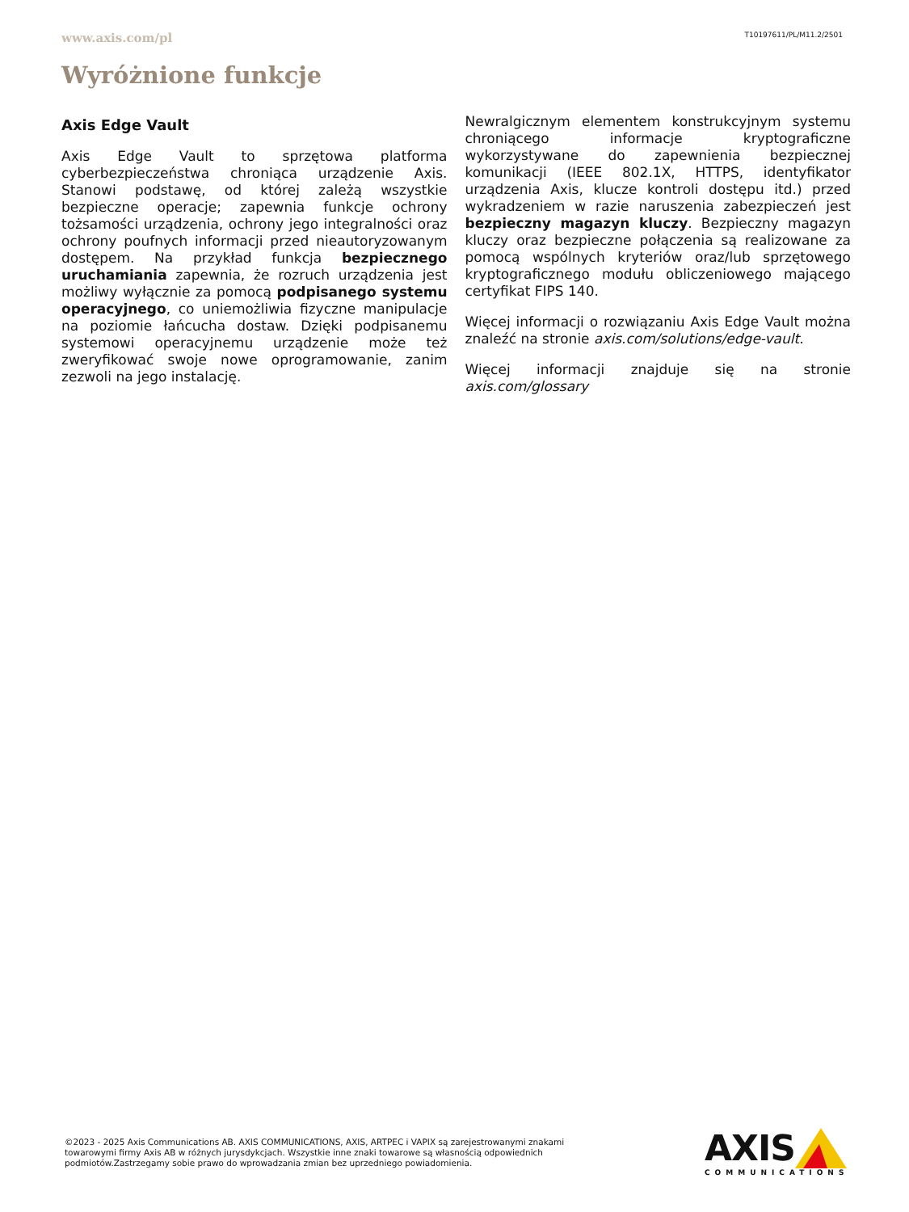www.axis.com/pl T10197611/PL/M11.2/2501
Wyróżnione funkcje
Axis Edge Vault
Axis Edge Vault to sprzętowa platforma cyberbezpieczeństwa chroniąca urządzenie Axis. Stanowi podstawę, od której zależą wszystkie bezpieczne operacje; zapewnia funkcje ochrony tożsamości urządzenia, ochrony jego integralności oraz ochrony poufnych informacji przed nieautoryzowanym dostępem. Na przykład funkcja bezpiecznego uruchamiania zapewnia, że rozruch urządzenia jest możliwy wyłącznie za pomocą podpisanego systemu operacyjnego, co uniemożliwia fizyczne manipulacje na poziomie łańcucha dostaw. Dzięki podpisanemu systemowi operacyjnemu urządzenie może też zweryfikować swoje nowe oprogramowanie, zanim zezwoli na jego instalację.
Newralgicznym elementem konstrukcyjnym systemu chroniącego informacje kryptograficzne wykorzystywane do zapewnienia bezpiecznej komunikacji (IEEE 802.1X, HTTPS, identyfikator urządzenia Axis, klucze kontroli dostępu itd.) przed wykradzeniem w razie naruszenia zabezpieczeń jest bezpieczny magazyn kluczy. Bezpieczny magazyn kluczy oraz bezpieczne połączenia są realizowane za pomocą wspólnych kryteriów oraz/lub sprzętowego kryptograficznego modułu obliczeniowego mającego certyfikat FIPS 140.
Więcej informacji o rozwiązaniu Axis Edge Vault można znaleźć na stronie axis.com/solutions/edge-vault.
Więcej informacji znajduje się na stronie axis.com/glossary
©2023 - 2025 Axis Communications AB. AXIS COMMUNICATIONS, AXIS, ARTPEC i VAPIX są zarejestrowanymi znakami towarowymi firmy Axis AB w różnych jurysdykcjach. Wszystkie inne znaki towarowe są własnością odpowiednich podmiotów.Zastrzegamy sobie prawo do wprowadzania zmian bez uprzedniego powiadomienia.
AXIS
COMMUNICATIONS